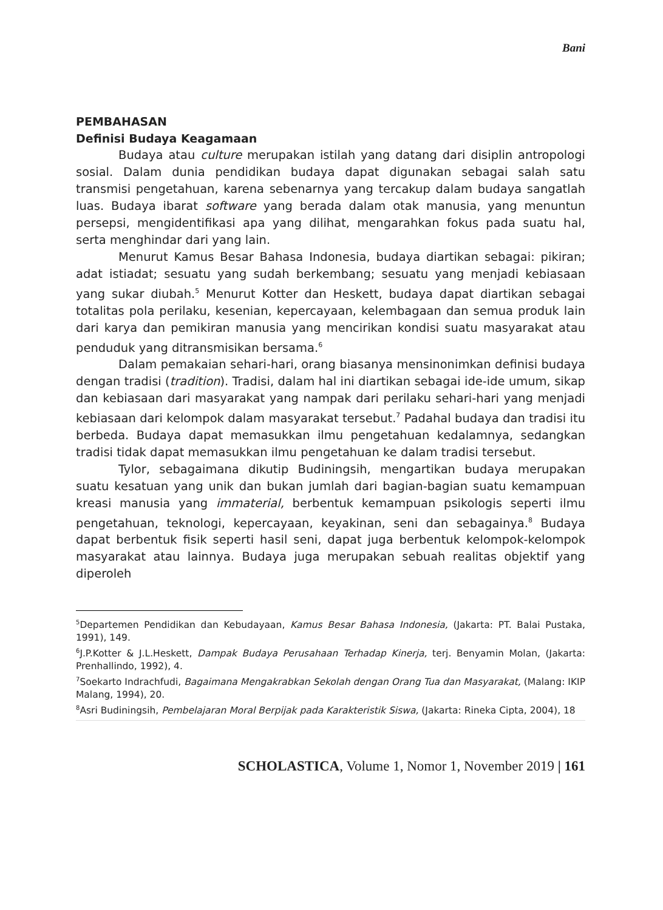Bani
PEMBAHASAN
Definisi Budaya Keagamaan
Budaya atau culture merupakan istilah yang datang dari disiplin antropologi sosial. Dalam dunia pendidikan budaya dapat digunakan sebagai salah satu transmisi pengetahuan, karena sebenarnya yang tercakup dalam budaya sangatlah luas. Budaya ibarat software yang berada dalam otak manusia, yang menuntun persepsi, mengidentifikasi apa yang dilihat, mengarahkan fokus pada suatu hal, serta menghindar dari yang lain.
Menurut Kamus Besar Bahasa Indonesia, budaya diartikan sebagai: pikiran; adat istiadat; sesuatu yang sudah berkembang; sesuatu yang menjadi kebiasaan yang sukar diubah.<sup>5</sup> Menurut Kotter dan Heskett, budaya dapat diartikan sebagai totalitas pola perilaku, kesenian, kepercayaan, kelembagaan dan semua produk lain dari karya dan pemikiran manusia yang mencirikan kondisi suatu masyarakat atau penduduk yang ditransmisikan bersama.<sup>6</sup>
Dalam pemakaian sehari-hari, orang biasanya mensinonimkan definisi budaya dengan tradisi (tradition). Tradisi, dalam hal ini diartikan sebagai ide-ide umum, sikap dan kebiasaan dari masyarakat yang nampak dari perilaku sehari-hari yang menjadi kebiasaan dari kelompok dalam masyarakat tersebut.<sup>7</sup> Padahal budaya dan tradisi itu berbeda. Budaya dapat memasukkan ilmu pengetahuan kedalamnya, sedangkan tradisi tidak dapat memasukkan ilmu pengetahuan ke dalam tradisi tersebut.
Tylor, sebagaimana dikutip Budiningsih, mengartikan budaya merupakan suatu kesatuan yang unik dan bukan jumlah dari bagian-bagian suatu kemampuan kreasi manusia yang immaterial, berbentuk kemampuan psikologis seperti ilmu pengetahuan, teknologi, kepercayaan, keyakinan, seni dan sebagainya.<sup>8</sup> Budaya dapat berbentuk fisik seperti hasil seni, dapat juga berbentuk kelompok-kelompok masyarakat atau lainnya. Budaya juga merupakan sebuah realitas objektif yang diperoleh
<sup>5</sup> Departemen Pendidikan dan Kebudayaan, Kamus Besar Bahasa Indonesia, (Jakarta: PT. Balai Pustaka, 1991), 149.
<sup>6</sup> J.P.Kotter & J.L.Heskett, Dampak Budaya Perusahaan Terhadap Kinerja, terj. Benyamin Molan, (Jakarta: Prenhallindo, 1992), 4.
<sup>7</sup> Soekarto Indrachfudi, Bagaimana Mengakrabkan Sekolah dengan Orang Tua dan Masyarakat, (Malang: IKIP Malang, 1994), 20.
<sup>8</sup> Asri Budiningsih, Pembelajaran Moral Berpijak pada Karakteristik Siswa, (Jakarta: Rineka Cipta, 2004), 18
SCHOLASTICA, Volume 1, Nomor 1, November 2019 | 161